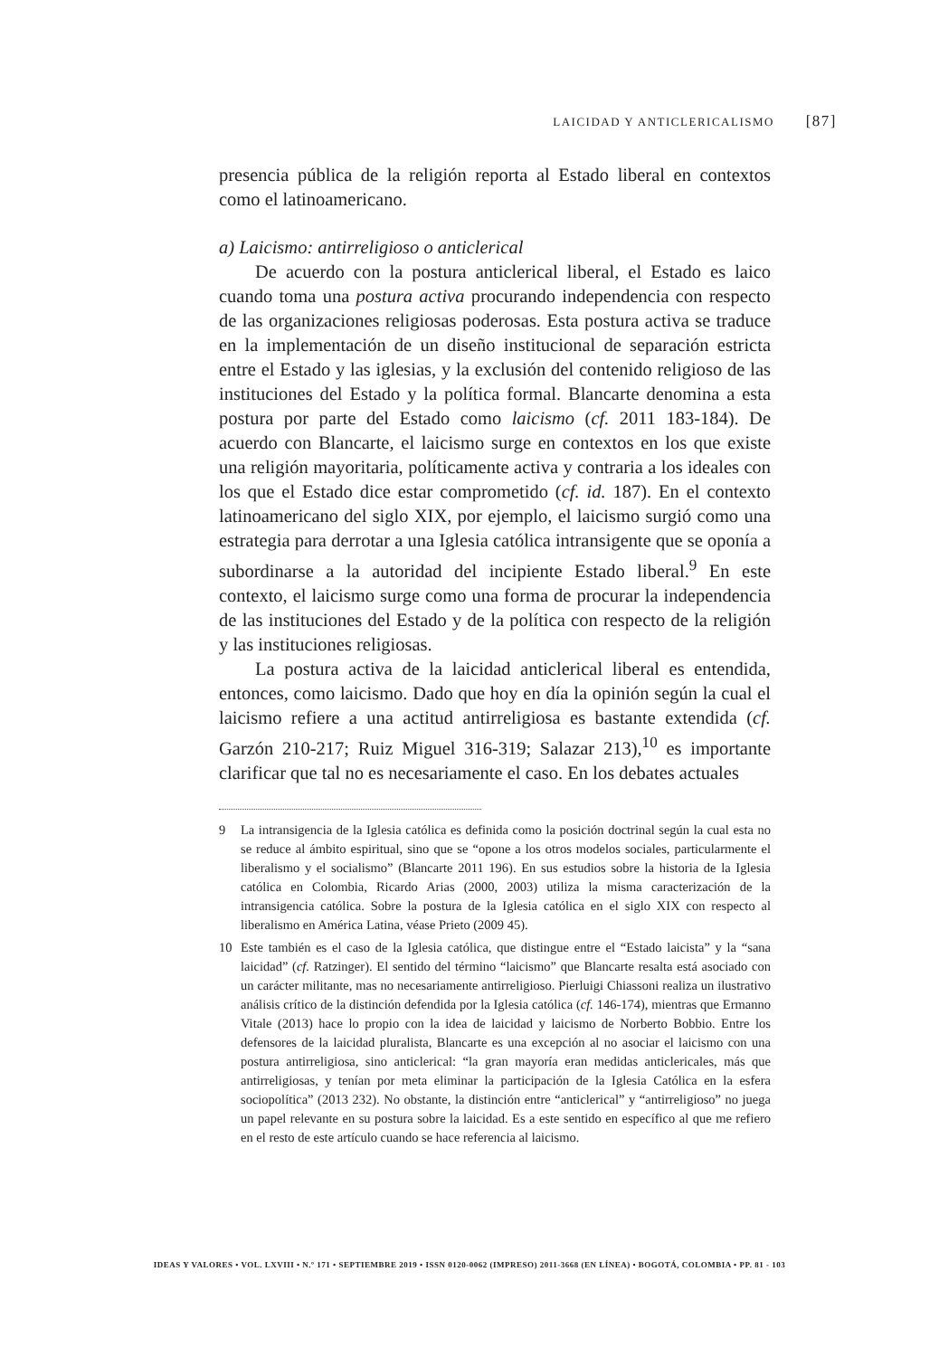LAICIDAD Y ANTICLERICALISMO [87]
presencia pública de la religión reporta al Estado liberal en contextos como el latinoamericano.
a) Laicismo: antirreligioso o anticlerical
De acuerdo con la postura anticlerical liberal, el Estado es laico cuando toma una postura activa procurando independencia con respecto de las organizaciones religiosas poderosas. Esta postura activa se traduce en la implementación de un diseño institucional de separación estricta entre el Estado y las iglesias, y la exclusión del contenido religioso de las instituciones del Estado y la política formal. Blancarte denomina a esta postura por parte del Estado como laicismo (cf. 2011 183-184). De acuerdo con Blancarte, el laicismo surge en contextos en los que existe una religión mayoritaria, políticamente activa y contraria a los ideales con los que el Estado dice estar comprometido (cf. id. 187). En el contexto latinoamericano del siglo XIX, por ejemplo, el laicismo surgió como una estrategia para derrotar a una Iglesia católica intransigente que se oponía a subordinarse a la autoridad del incipiente Estado liberal.<sup>9</sup> En este contexto, el laicismo surge como una forma de procurar la independencia de las instituciones del Estado y de la política con respecto de la religión y las instituciones religiosas.
La postura activa de la laicidad anticlerical liberal es entendida, entonces, como laicismo. Dado que hoy en día la opinión según la cual el laicismo refiere a una actitud antirreligiosa es bastante extendida (cf. Garzón 210-217; Ruiz Miguel 316-319; Salazar 213),<sup>10</sup> es importante clarificar que tal no es necesariamente el caso. En los debates actuales
9 La intransigencia de la Iglesia católica es definida como la posición doctrinal según la cual esta no se reduce al ámbito espiritual, sino que se “opone a los otros modelos sociales, particularmente el liberalismo y el socialismo” (Blancarte 2011 196). En sus estudios sobre la historia de la Iglesia católica en Colombia, Ricardo Arias (2000, 2003) utiliza la misma caracterización de la intransigencia católica. Sobre la postura de la Iglesia católica en el siglo XIX con respecto al liberalismo en América Latina, véase Prieto (2009 45).
10 Este también es el caso de la Iglesia católica, que distingue entre el “Estado laicista” y la “sana laicidad” (cf. Ratzinger). El sentido del término “laicismo” que Blancarte resalta está asociado con un carácter militante, mas no necesariamente antirreligioso. Pierluigi Chiassoni realiza un ilustrativo análisis crítico de la distinción defendida por la Iglesia católica (cf. 146-174), mientras que Ermanno Vitale (2013) hace lo propio con la idea de laicidad y laicismo de Norberto Bobbio. Entre los defensores de la laicidad pluralista, Blancarte es una excepción al no asociar el laicismo con una postura antirreligiosa, sino anticlerical: “la gran mayoría eran medidas anticlericales, más que antirreligiosas, y tenían por meta eliminar la participación de la Iglesia Católica en la esfera sociopolítica” (2013 232). No obstante, la distinción entre “anticlerical” y “antirreligioso” no juega un papel relevante en su postura sobre la laicidad. Es a este sentido en específico al que me refiero en el resto de este artículo cuando se hace referencia al laicismo.
IDEAS Y VALORES • VOL. LXVIII • N.º 171 • SEPTIEMBRE 2019 • ISSN 0120-0062 (IMPRESO) 2011-3668 (EN LÍNEA) • BOGOTÁ, COLOMBIA • PP. 81 - 103